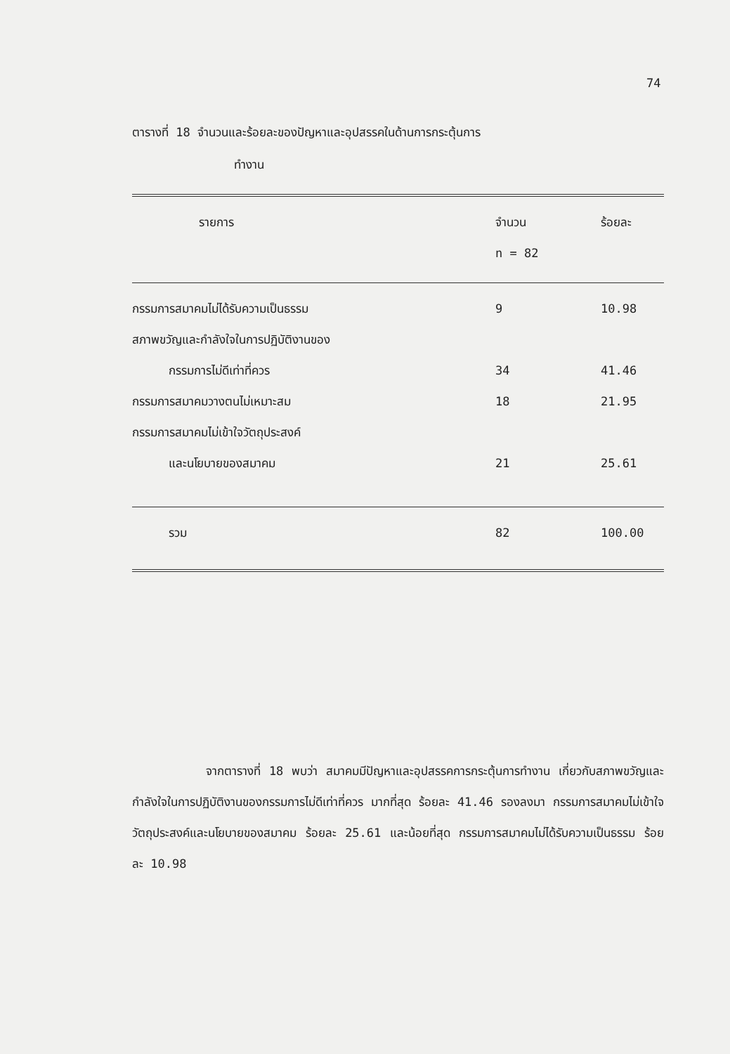74
ตารางที่ 18 จำนวนและร้อยละของปัญหาและอุปสรรคในด้านการกระตุ้นการ
ทำงาน
| รายการ | จำนวน n = 82 | ร้อยละ |
| --- | --- | --- |
| กรรมการสมาคมไม่ได้รับความเป็นธรรม | 9 | 10.98 |
| สภาพขวัญและกำลังใจในการปฏิบัติงานของ | | |
| กรรมการไม่ดีเท่าที่ควร | 34 | 41.46 |
| กรรมการสมาคมวางตนไม่เหมาะสม | 18 | 21.95 |
| กรรมการสมาคมไม่เข้าใจวัตถุประสงค์ | | |
| และนโยบายของสมาคม | 21 | 25.61 |
| รวม | 82 | 100.00 |
จากตารางที่ 18 พบว่า สมาคมมีปัญหาและอุปสรรคการกระตุ้นการทำงาน เกี่ยวกับสภาพขวัญและกำลังใจในการปฏิบัติงานของกรรมการไม่ดีเท่าที่ควร มากที่สุด ร้อยละ 41.46 รองลงมา กรรมการสมาคมไม่เข้าใจวัตถุประสงค์และนโยบายของสมาคม ร้อยละ 25.61 และน้อยที่สุด กรรมการสมาคมไม่ได้รับความเป็นธรรม ร้อยละ 10.98